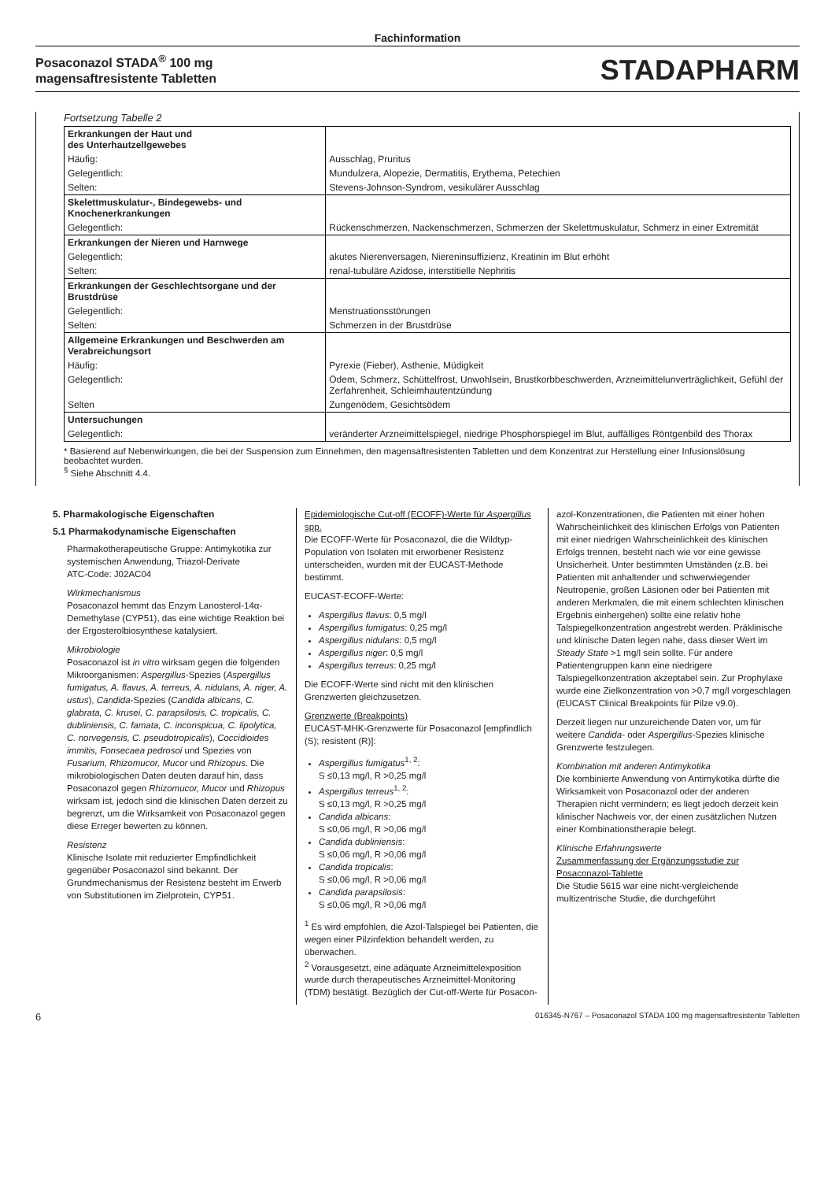Fachinformation
Posaconazol STADA<sup>®</sup> 100 mg
magensaftresistente Tabletten
STADAPHARM
Fortsetzung Tabelle 2
| Erkrankungen der Haut und des Unterhautzellgewebes | |
| Häufig: | Ausschlag, Pruritus |
| Gelegentlich: | Mundulzera, Alopezie, Dermatitis, Erythema, Petechien |
| Selten: | Stevens-Johnson-Syndrom, vesikulärer Ausschlag |
| Skelettmuskulatur-, Bindegewebs- und Knochenerkrankungen | |
| Gelegentlich: | Rückenschmerzen, Nackenschmerzen, Schmerzen der Skelettmuskulatur, Schmerz in einer Extremität |
| Erkrankungen der Nieren und Harnwege | |
| Gelegentlich: | akutes Nierenversagen, Niereninsuffizienz, Kreatinin im Blut erhöht |
| Selten: | renal-tubuläre Azidose, interstitielle Nephritis |
| Erkrankungen der Geschlechtsorgane und der Brustdrüse | |
| Gelegentlich: | Menstruationsstörungen |
| Selten: | Schmerzen in der Brustdrüse |
| Allgemeine Erkrankungen und Beschwerden am Verabreichungsort | |
| Häufig: | Pyrexie (Fieber), Asthenie, Müdigkeit |
| Gelegentlich: | Ödem, Schmerz, Schüttelfrost, Unwohlsein, Brustkorbbeschwerden, Arzneimittelunverträglichkeit, Gefühl der Zerfahrenheit, Schleimhautentzündung |
| Selten | Zungenödem, Gesichtsödem |
| Untersuchungen | |
| Gelegentlich: | veränderter Arzneimittelspiegel, niedrige Phosphorspiegel im Blut, auffälliges Röntgenbild des Thorax |
* Basierend auf Nebenwirkungen, die bei der Suspension zum Einnehmen, den magensaftresistenten Tabletten und dem Konzentrat zur Herstellung einer Infusionslösung beobachtet wurden.
<sup>§</sup> Siehe Abschnitt 4.4.
5. Pharmakologische Eigenschaften
5.1 Pharmakodynamische Eigenschaften
Pharmakotherapeutische Gruppe: Antimykotika zur systemischen Anwendung, Triazol-Derivate
ATC-Code: J02AC04
Wirkmechanismus
Posaconazol hemmt das Enzym Lanosterol-14α-Demethylase (CYP51), das eine wichtige Reaktion bei der Ergosterolbiosynthese katalysiert.
Mikrobiologie
Posaconazol ist in vitro wirksam gegen die folgenden Mikroorganismen: Aspergillus-Spezies (Aspergillus fumigatus, A. flavus, A. terreus, A. nidulans, A. niger, A. ustus), Candida-Spezies (Candida albicans, C. glabrata, C. krusei, C. parapsilosis, C. tropicalis, C. dubliniensis, C. famata, C. inconspicua, C. lipolytica, C. norvegensis, C. pseudotropicalis), Coccidioides immitis, Fonsecaea pedrosoi und Spezies von Fusarium, Rhizomucor, Mucor und Rhizopus. Die mikrobiologischen Daten deuten darauf hin, dass Posaconazol gegen Rhizomucor, Mucor und Rhizopus wirksam ist, jedoch sind die klinischen Daten derzeit zu begrenzt, um die Wirksamkeit von Posaconazol gegen diese Erreger bewerten zu können.
Resistenz
Klinische Isolate mit reduzierter Empfindlichkeit gegenüber Posaconazol sind bekannt. Der Grundmechanismus der Resistenz besteht im Erwerb von Substitutionen im Zielprotein, CYP51.
Epidemiologische Cut-off (ECOFF)-Werte für Aspergillus spp.
Die ECOFF-Werte für Posaconazol, die die Wildtyp-Population von Isolaten mit erworbener Resistenz unterscheiden, wurden mit der EUCAST-Methode bestimmt.
EUCAST-ECOFF-Werte:
Aspergillus flavus: 0,5 mg/l
Aspergillus fumigatus: 0,25 mg/l
Aspergillus nidulans: 0,5 mg/l
Aspergillus niger: 0,5 mg/l
Aspergillus terreus: 0,25 mg/l
Die ECOFF-Werte sind nicht mit den klinischen Grenzwerten gleichzusetzen.
Grenzwerte (Breakpoints)
EUCAST-MHK-Grenzwerte für Posaconazol [empfindlich (S); resistent (R)]:
Aspergillus fumigatus<sup>1, 2</sup>:
S ≤0,13 mg/l, R >0,25 mg/l
Aspergillus terreus<sup>1, 2</sup>:
S ≤0,13 mg/l, R >0,25 mg/l
Candida albicans:
S ≤0,06 mg/l, R >0,06 mg/l
Candida dubliniensis:
S ≤0,06 mg/l, R >0,06 mg/l
Candida tropicalis:
S ≤0,06 mg/l, R >0,06 mg/l
Candida parapsilosis:
S ≤0,06 mg/l, R >0,06 mg/l
<sup>1</sup> Es wird empfohlen, die Azol-Talspiegel bei Patienten, die wegen einer Pilzinfektion behandelt werden, zu überwachen.
<sup>2</sup> Vorausgesetzt, eine adäquate Arzneimittelexposition wurde durch therapeutisches Arzneimittel-Monitoring (TDM) bestätigt. Bezüglich der Cut-off-Werte für Posacon-
azol-Konzentrationen, die Patienten mit einer hohen Wahrscheinlichkeit des klinischen Erfolgs von Patienten mit einer niedrigen Wahrscheinlichkeit des klinischen Erfolgs trennen, besteht nach wie vor eine gewisse Unsicherheit. Unter bestimmten Umständen (z.B. bei Patienten mit anhaltender und schwerwiegender Neutropenie, großen Läsionen oder bei Patienten mit anderen Merkmalen, die mit einem schlechten klinischen Ergebnis einhergehen) sollte eine relativ hohe Talspiegelkonzentration angestrebt werden. Präklinische und klinische Daten legen nahe, dass dieser Wert im Steady State >1 mg/l sein sollte. Für andere Patientengruppen kann eine niedrigere Talspiegelkonzentration akzeptabel sein. Zur Prophylaxe wurde eine Zielkonzentration von >0,7 mg/l vorgeschlagen (EUCAST Clinical Breakpoints für Pilze v9.0).
Derzeit liegen nur unzureichende Daten vor, um für weitere Candida- oder Aspergillus-Spezies klinische Grenzwerte festzulegen.
Kombination mit anderen Antimykotika
Die kombinierte Anwendung von Antimykotika dürfte die Wirksamkeit von Posaconazol oder der anderen Therapien nicht vermindern; es liegt jedoch derzeit kein klinischer Nachweis vor, der einen zusätzlichen Nutzen einer Kombinationstherapie belegt.
Klinische Erfahrungswerte
Zusammenfassung der Ergänzungsstudie zur Posaconazol-Tablette
Die Studie 5615 war eine nicht-vergleichende multizentrische Studie, die durchgeführt
6 016345-N767 – Posaconazol STADA 100 mg magensaftresistente Tabletten